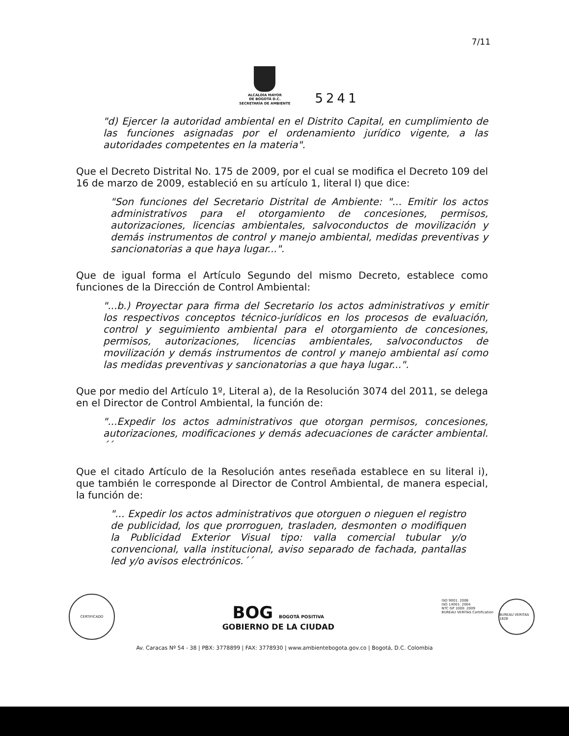7/11
ALCALDÍA MAYOR
DE BOGOTÁ D.C.
SECRETARÍA DE AMBIENTE
5241
"d) Ejercer la autoridad ambiental en el Distrito Capital, en cumplimiento de las funciones asignadas por el ordenamiento jurídico vigente, a las autoridades competentes en la materia".
Que el Decreto Distrital No. 175 de 2009, por el cual se modifica el Decreto 109 del 16 de marzo de 2009, estableció en su artículo 1, literal I) que dice:
"Son funciones del Secretario Distrital de Ambiente: "... Emitir los actos administrativos para el otorgamiento de concesiones, permisos, autorizaciones, licencias ambientales, salvoconductos de movilización y demás instrumentos de control y manejo ambiental, medidas preventivas y sancionatorias a que haya lugar...".
Que de igual forma el Artículo Segundo del mismo Decreto, establece como funciones de la Dirección de Control Ambiental:
"...b.) Proyectar para firma del Secretario los actos administrativos y emitir los respectivos conceptos técnico-jurídicos en los procesos de evaluación, control y seguimiento ambiental para el otorgamiento de concesiones, permisos, autorizaciones, licencias ambientales, salvoconductos de movilización y demás instrumentos de control y manejo ambiental así como las medidas preventivas y sancionatorias a que haya lugar...".
Que por medio del Artículo 1º, Literal a), de la Resolución 3074 del 2011, se delega en el Director de Control Ambiental, la función de:
"...Expedir los actos administrativos que otorgan permisos, concesiones, autorizaciones, modificaciones y demás adecuaciones de carácter ambiental.´´
Que el citado Artículo de la Resolución antes reseñada establece en su literal i), que también le corresponde al Director de Control Ambiental, de manera especial, la función de:
"... Expedir los actos administrativos que otorguen o nieguen el registro de publicidad, los que prorroguen, trasladen, desmonten o modifiquen la Publicidad Exterior Visual tipo: valla comercial tubular y/o convencional, valla institucional, aviso separado de fachada, pantallas led y/o avisos electrónicos.´´
CERTIFICADO
BOG BOGOTÁ POSITIVA
GOBIERNO DE LA CIUDAD
ISO 9001: 2008
ISO 14001: 2004
NTC GP 1000: 2009
BUREAU VERITAS Certification
BUREAU VERITAS 1828
Av. Caracas Nº 54 - 38 | PBX: 3778899 | FAX: 3778930 | www.ambientebogota.gov.co | Bogotá, D.C. Colombia